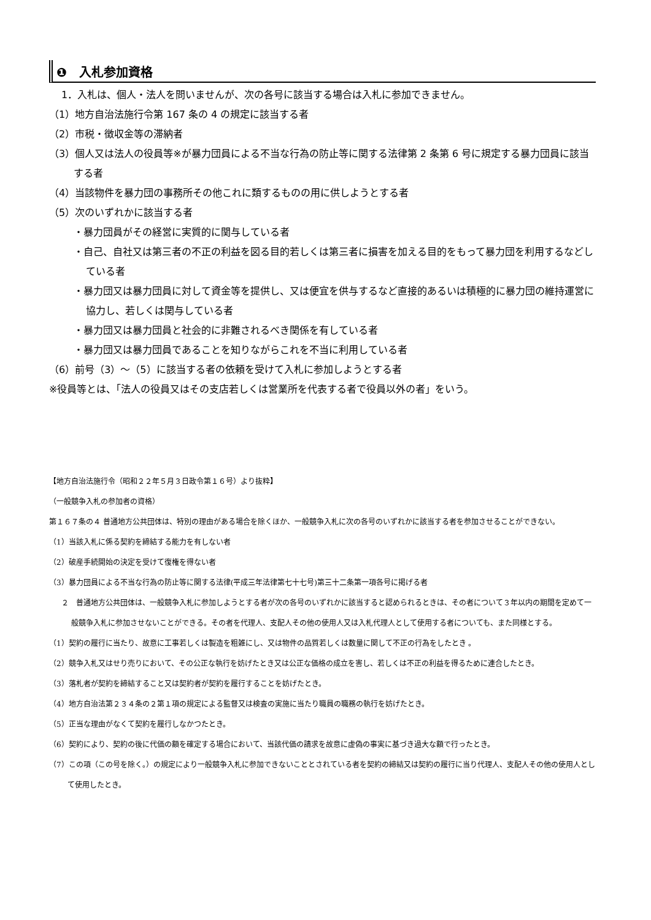❶　入札参加資格
1．入札は、個人・法人を問いませんが、次の各号に該当する場合は入札に参加できません。
（1）地方自治法施行令第 167 条の 4 の規定に該当する者
（2）市税・徴収金等の滞納者
（3）個人又は法人の役員等※が暴力団員による不当な行為の防止等に関する法律第 2 条第 6 号に規定する暴力団員に該当する者
（4）当該物件を暴力団の事務所その他これに類するものの用に供しようとする者
（5）次のいずれかに該当する者
・暴力団員がその経営に実質的に関与している者
・自己、自社又は第三者の不正の利益を図る目的若しくは第三者に損害を加える目的をもって暴力団を利用するなどしている者
・暴力団又は暴力団員に対して資金等を提供し、又は便宜を供与するなど直接的あるいは積極的に暴力団の維持運営に協力し、若しくは関与している者
・暴力団又は暴力団員と社会的に非難されるべき関係を有している者
・暴力団又は暴力団員であることを知りながらこれを不当に利用している者
（6）前号（3）～（5）に該当する者の依頼を受けて入札に参加しようとする者
※役員等とは、「法人の役員又はその支店若しくは営業所を代表する者で役員以外の者」をいう。
【地方自治法施行令（昭和２２年５月３日政令第１６号）より抜粋】
（一般競争入札の参加者の資格）
第１６７条の４ 普通地方公共団体は、特別の理由がある場合を除くほか、一般競争入札に次の各号のいずれかに該当する者を参加させることができない。
（1）当該入札に係る契約を締結する能力を有しない者
（2）破産手続開始の決定を受けて復権を得ない者
（3）暴力団員による不当な行為の防止等に関する法律(平成三年法律第七十七号)第三十二条第一項各号に掲げる者
２　普通地方公共団体は、一般競争入札に参加しようとする者が次の各号のいずれかに該当すると認められるときは、その者について３年以内の期間を定めて一般競争入札に参加させないことができる。その者を代理人、支配人その他の使用人又は入札代理人として使用する者についても、また同様とする。
（1）契約の履行に当たり、故意に工事若しくは製造を粗雑にし、又は物件の品質若しくは数量に関して不正の行為をしたとき 。
（2）競争入札又はせり売りにおいて、その公正な執行を妨げたとき又は公正な価格の成立を害し、若しくは不正の利益を得るために連合したとき。
（3）落札者が契約を締結すること又は契約者が契約を履行することを妨げたとき。
（4）地方自治法第２３４条の２第１項の規定による監督又は検査の実施に当たり職員の職務の執行を妨げたとき。
（5）正当な理由がなくて契約を履行しなかつたとき。
（6）契約により、契約の後に代価の額を確定する場合において、当該代価の請求を故意に虚偽の事実に基づき過大な額で行ったとき。
（7）この項（この号を除く。）の規定により一般競争入札に参加できないこととされている者を契約の締結又は契約の履行に当り代理人、支配人その他の使用人として使用したとき。